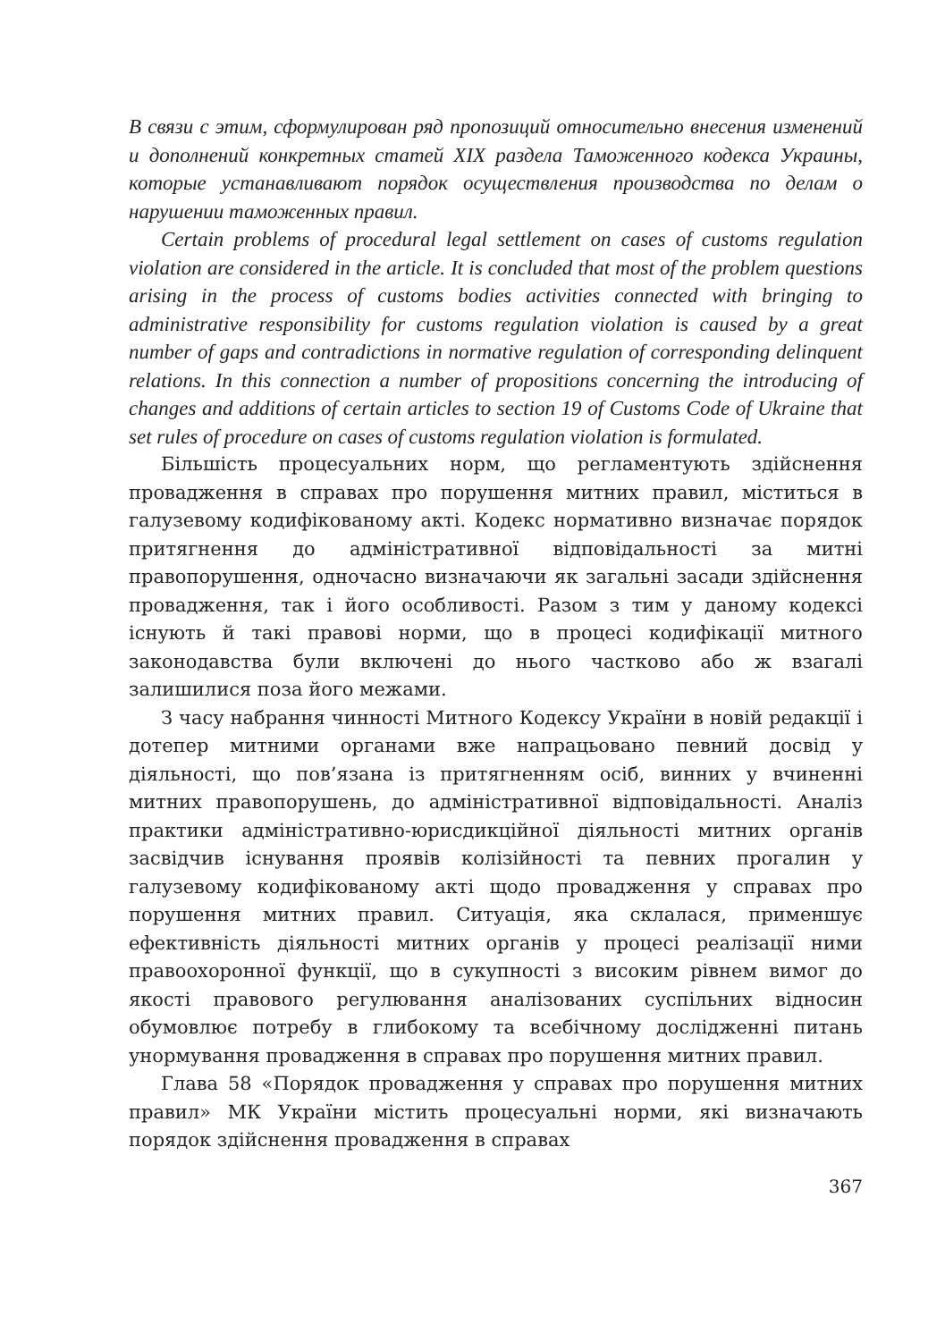В связи с этим, сформулирован ряд пропозиций относительно внесения изменений и дополнений конкретных статей XIX раздела Таможенного кодекса Украины, которые устанавливают порядок осуществления производства по делам о нарушении таможенных правил.
Certain problems of procedural legal settlement on cases of customs regulation violation are considered in the article. It is concluded that most of the problem questions arising in the process of customs bodies activities connected with bringing to administrative responsibility for customs regulation violation is caused by a great number of gaps and contradictions in normative regulation of corresponding delinquent relations. In this connection a number of propositions concerning the introducing of changes and additions of certain articles to section 19 of Customs Code of Ukraine that set rules of procedure on cases of customs regulation violation is formulated.
Більшість процесуальних норм, що регламентують здійснення провадження в справах про порушення митних правил, міститься в галузевому кодифікованому акті. Кодекс нормативно визначає порядок притягнення до адміністративної відповідальності за митні правопорушення, одночасно визначаючи як загальні засади здійснення провадження, так і його особливості. Разом з тим у даному кодексі існують й такі правові норми, що в процесі кодифікації митного законодавства були включені до нього частково або ж взагалі залишилися поза його межами.
З часу набрання чинності Митного Кодексу України в новій редакції і дотепер митними органами вже напрацьовано певний досвід у діяльності, що пов’язана із притягненням осіб, винних у вчиненні митних правопорушень, до адміністративної відповідальності. Аналіз практики адміністративно-юрисдикційної діяльності митних органів засвідчив існування проявів колізійності та певних прогалин у галузевому кодифікованому акті щодо провадження у справах про порушення митних правил. Ситуація, яка склалася, применшує ефективність діяльності митних органів у процесі реалізації ними правоохоронної функції, що в сукупності з високим рівнем вимог до якості правового регулювання аналізованих суспільних відносин обумовлює потребу в глибокому та всебічному дослідженні питань унормування провадження в справах про порушення митних правил.
Глава 58 «Порядок провадження у справах про порушення митних правил» МК України містить процесуальні норми, які визначають порядок здійснення провадження в справах
367